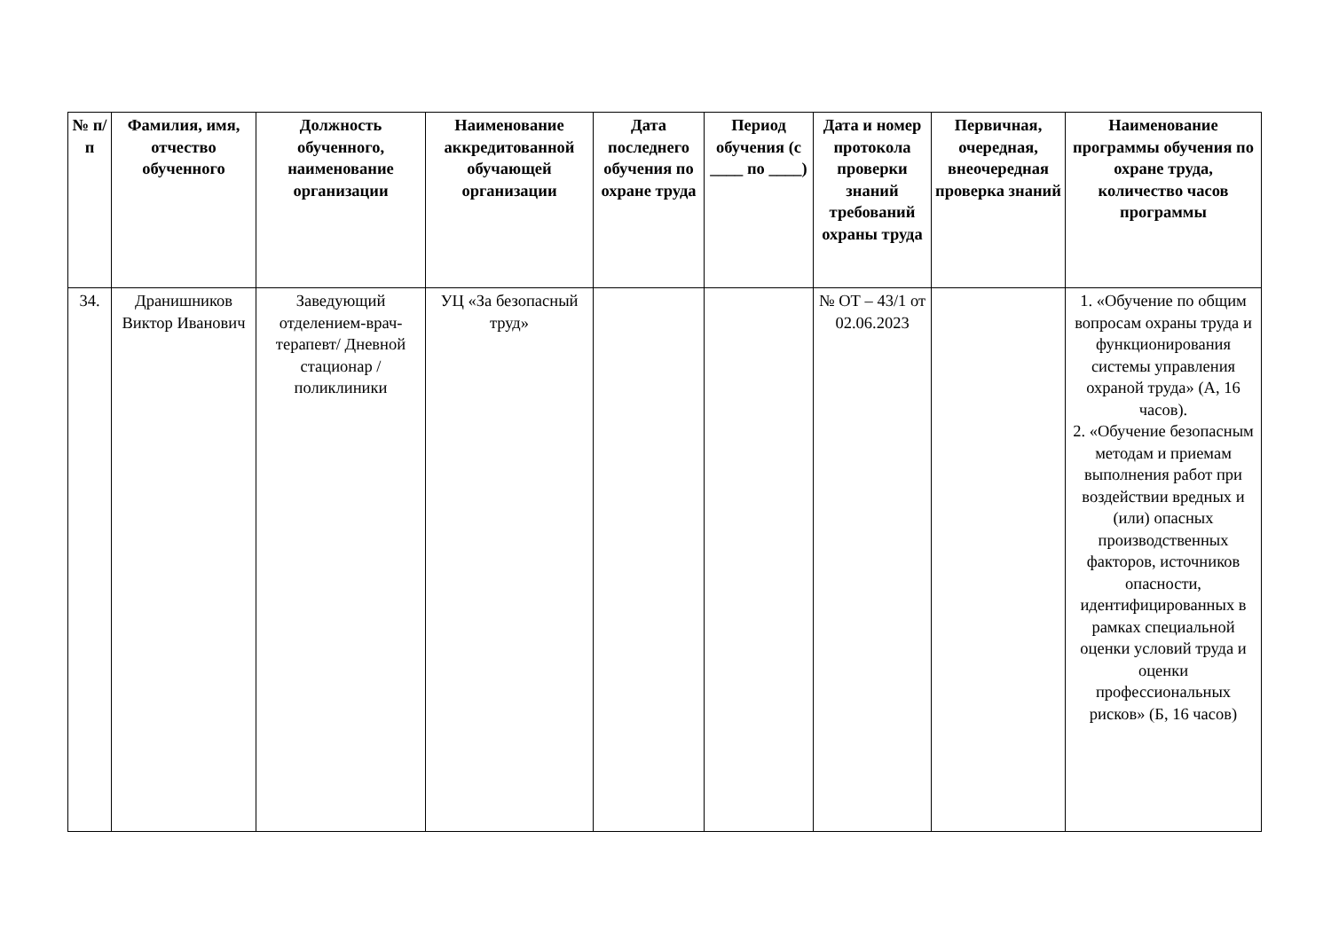| № п/п | Фамилия, имя, отчество обученного | Должность обученного, наименование организации | Наименование аккредитованной обучающей организации | Дата последнего обучения по охране труда | Период обучения (с ____ по ____) | Дата и номер протокола проверки знаний требований охраны труда | Первичная, очередная, внеочередная проверка знаний | Наименование программы обучения по охране труда, количество часов программы |
| --- | --- | --- | --- | --- | --- | --- | --- | --- |
| 34. | Дранишников Виктор Иванович | Заведующий отделением-врач-терапевт/ Дневной стационар / поликлиники | УЦ «За безопасный труд» | | | № ОТ – 43/1 от 02.06.2023 | | 1. «Обучение по общим вопросам охраны труда и функционирования системы управления охраной труда» (А, 16 часов). 2. «Обучение безопасным методам и приемам выполнения работ при воздействии вредных и (или) опасных производственных факторов, источников опасности, идентифицированных в рамках специальной оценки условий труда и оценки профессиональных рисков» (Б, 16 часов) |